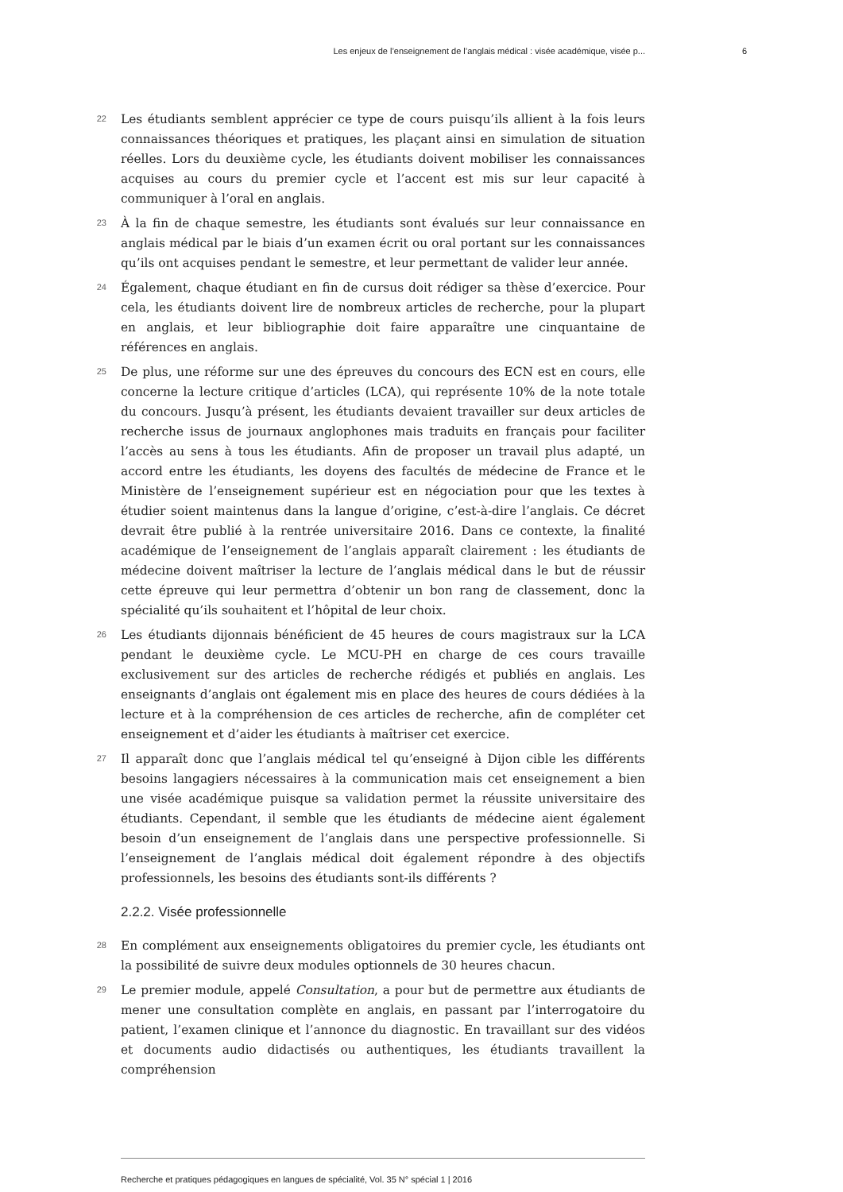Les enjeux de l’enseignement de l’anglais médical : visée académique, visée p... 6
22
Les étudiants semblent apprécier ce type de cours puisqu’ils allient à la fois leurs connaissances théoriques et pratiques, les plaçant ainsi en simulation de situation réelles. Lors du deuxième cycle, les étudiants doivent mobiliser les connaissances acquises au cours du premier cycle et l’accent est mis sur leur capacité à communiquer à l’oral en anglais.
23
À la fin de chaque semestre, les étudiants sont évalués sur leur connaissance en anglais médical par le biais d’un examen écrit ou oral portant sur les connaissances qu’ils ont acquises pendant le semestre, et leur permettant de valider leur année.
24
Également, chaque étudiant en fin de cursus doit rédiger sa thèse d’exercice. Pour cela, les étudiants doivent lire de nombreux articles de recherche, pour la plupart en anglais, et leur bibliographie doit faire apparaître une cinquantaine de références en anglais.
25
De plus, une réforme sur une des épreuves du concours des ECN est en cours, elle concerne la lecture critique d’articles (LCA), qui représente 10% de la note totale du concours. Jusqu’à présent, les étudiants devaient travailler sur deux articles de recherche issus de journaux anglophones mais traduits en français pour faciliter l’accès au sens à tous les étudiants. Afin de proposer un travail plus adapté, un accord entre les étudiants, les doyens des facultés de médecine de France et le Ministère de l’enseignement supérieur est en négociation pour que les textes à étudier soient maintenus dans la langue d’origine, c’est-à-dire l’anglais. Ce décret devrait être publié à la rentrée universitaire 2016. Dans ce contexte, la finalité académique de l’enseignement de l’anglais apparaît clairement : les étudiants de médecine doivent maîtriser la lecture de l’anglais médical dans le but de réussir cette épreuve qui leur permettra d’obtenir un bon rang de classement, donc la spécialité qu’ils souhaitent et l’hôpital de leur choix.
26
Les étudiants dijonnais bénéficient de 45 heures de cours magistraux sur la LCA pendant le deuxième cycle. Le MCU-PH en charge de ces cours travaille exclusivement sur des articles de recherche rédigés et publiés en anglais. Les enseignants d’anglais ont également mis en place des heures de cours dédiées à la lecture et à la compréhension de ces articles de recherche, afin de compléter cet enseignement et d’aider les étudiants à maîtriser cet exercice.
27
Il apparaît donc que l’anglais médical tel qu’enseigné à Dijon cible les différents besoins langagiers nécessaires à la communication mais cet enseignement a bien une visée académique puisque sa validation permet la réussite universitaire des étudiants. Cependant, il semble que les étudiants de médecine aient également besoin d’un enseignement de l’anglais dans une perspective professionnelle. Si l’enseignement de l’anglais médical doit également répondre à des objectifs professionnels, les besoins des étudiants sont-ils différents ?
2.2.2. Visée professionnelle
28
En complément aux enseignements obligatoires du premier cycle, les étudiants ont la possibilité de suivre deux modules optionnels de 30 heures chacun.
29
Le premier module, appelé Consultation, a pour but de permettre aux étudiants de mener une consultation complète en anglais, en passant par l’interrogatoire du patient, l’examen clinique et l’annonce du diagnostic. En travaillant sur des vidéos et documents audio didactisés ou authentiques, les étudiants travaillent la compréhension
Recherche et pratiques pédagogiques en langues de spécialité, Vol. 35 N° spécial 1 | 2016